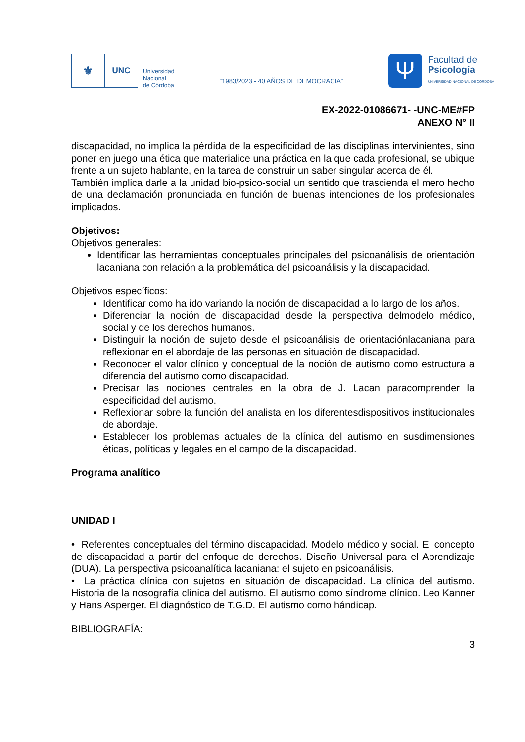⚜
UNC
Universidad
Nacional
de Córdoba
“1983/2023 - 40 AÑOS DE DEMOCRACIA”
Ψ
Facultad de
Psicología
UNIVERSIDAD NACIONAL DE CÓRDOBA
EX-2022-01086671- -UNC-ME#FP
ANEXO N° II
discapacidad, no implica la pérdida de la especificidad de las disciplinas intervinientes, sino poner en juego una ética que materialice una práctica en la que cada profesional, se ubique frente a un sujeto hablante, en la tarea de construir un saber singular acerca de él.
También implica darle a la unidad bio-psico-social un sentido que trascienda el mero hecho de una declamación pronunciada en función de buenas intenciones de los profesionales implicados.
Objetivos:
Objetivos generales:
Identificar las herramientas conceptuales principales del psicoanálisis de orientación lacaniana con relación a la problemática del psicoanálisis y la discapacidad.
Objetivos específicos:
Identificar como ha ido variando la noción de discapacidad a lo largo de los años.
Diferenciar la noción de discapacidad desde la perspectiva delmodelo médico, social y de los derechos humanos.
Distinguir la noción de sujeto desde el psicoanálisis de orientaciónlacaniana para reflexionar en el abordaje de las personas en situación de discapacidad.
Reconocer el valor clínico y conceptual de la noción de autismo como estructura a diferencia del autismo como discapacidad.
Precisar las nociones centrales en la obra de J. Lacan paracomprender la especificidad del autismo.
Reflexionar sobre la función del analista en los diferentesdispositivos institucionales de abordaje.
Establecer los problemas actuales de la clínica del autismo en susdimensiones éticas, políticas y legales en el campo de la discapacidad.
Programa analítico
UNIDAD I
• Referentes conceptuales del término discapacidad. Modelo médico y social. El concepto de discapacidad a partir del enfoque de derechos. Diseño Universal para el Aprendizaje (DUA). La perspectiva psicoanalítica lacaniana: el sujeto en psicoanálisis.
• La práctica clínica con sujetos en situación de discapacidad. La clínica del autismo. Historia de la nosografía clínica del autismo. El autismo como síndrome clínico. Leo Kanner y Hans Asperger. El diagnóstico de T.G.D. El autismo como hándicap.
BIBLIOGRAFÍA:
3